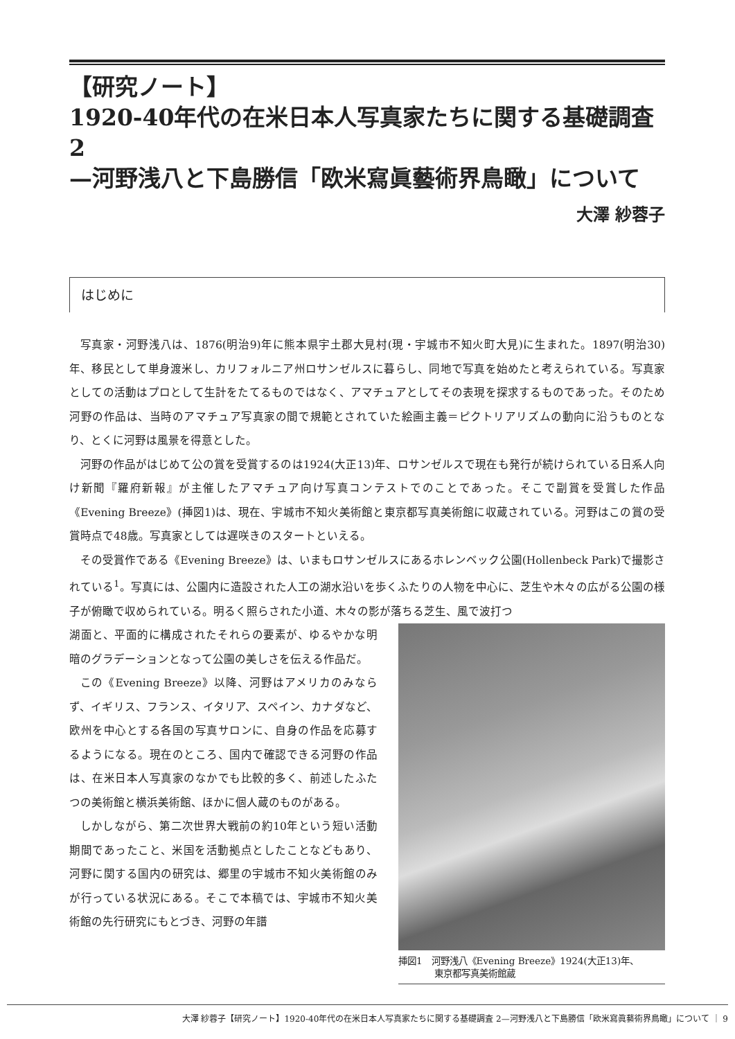【研究ノート】
1920-40年代の在米日本人写真家たちに関する基礎調査 2
—河野浅八と下島勝信「欧米寫眞藝術界鳥瞰」について
大澤 紗蓉子
はじめに
写真家・河野浅八は、1876(明治9)年に熊本県宇土郡大見村(現・宇城市不知火町大見)に生まれた。1897(明治30)年、移民として単身渡米し、カリフォルニア州ロサンゼルスに暮らし、同地で写真を始めたと考えられている。写真家としての活動はプロとして生計をたてるものではなく、アマチュアとしてその表現を探求するものであった。そのため河野の作品は、当時のアマチュア写真家の間で規範とされていた絵画主義＝ピクトリアリズムの動向に沿うものとなり、とくに河野は風景を得意とした。
河野の作品がはじめて公の賞を受賞するのは1924(大正13)年、ロサンゼルスで現在も発行が続けられている日系人向け新聞『羅府新報』が主催したアマチュア向け写真コンテストでのことであった。そこで副賞を受賞した作品《Evening Breeze》(挿図1)は、現在、宇城市不知火美術館と東京都写真美術館に収蔵されている。河野はこの賞の受賞時点で48歳。写真家としては遅咲きのスタートといえる。
その受賞作である《Evening Breeze》は、いまもロサンゼルスにあるホレンベック公園(Hollenbeck Park)で撮影されている<sup>1</sup>。写真には、公園内に造設された人工の湖水沿いを歩くふたりの人物を中心に、芝生や木々の広がる公園の様子が俯瞰で収められている。明るく照らされた小道、木々の影が落ちる芝生、風で波打つ
湖面と、平面的に構成されたそれらの要素が、ゆるやかな明暗のグラデーションとなって公園の美しさを伝える作品だ。
この《Evening Breeze》以降、河野はアメリカのみならず、イギリス、フランス、イタリア、スペイン、カナダなど、欧州を中心とする各国の写真サロンに、自身の作品を応募するようになる。現在のところ、国内で確認できる河野の作品は、在米日本人写真家のなかでも比較的多く、前述したふたつの美術館と横浜美術館、ほかに個人蔵のものがある。
しかしながら、第二次世界大戦前の約10年という短い活動期間であったこと、米国を活動拠点としたことなどもあり、河野に関する国内の研究は、郷里の宇城市不知火美術館のみが行っている状況にある。そこで本稿では、宇城市不知火美術館の先行研究にもとづき、河野の年譜
挿図1　河野浅八《Evening Breeze》1924(大正13)年、
　　　　東京都写真美術館蔵
大澤 紗蓉子【研究ノート】1920-40年代の在米日本人写真家たちに関する基礎調査 2—河野浅八と下島勝信「欧米寫眞藝術界鳥瞰」について ｜ 9